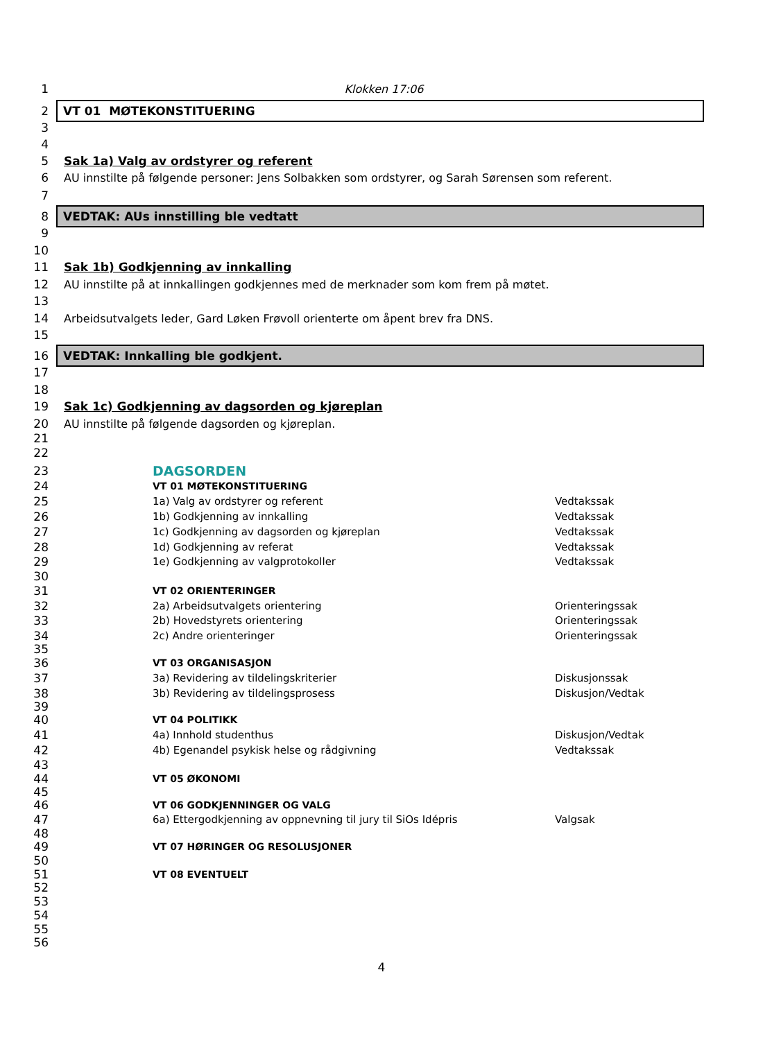1 Klokken 17:06
2 VT 01 MØTEKONSTITUERING
3
4
5 Sak 1a) Valg av ordstyrer og referent
6 AU innstilte på følgende personer: Jens Solbakken som ordstyrer, og Sarah Sørensen som referent.
7
8 VEDTAK: AUs innstilling ble vedtatt
9
10
11 Sak 1b) Godkjenning av innkalling
12 AU innstilte på at innkallingen godkjennes med de merknader som kom frem på møtet.
13
14 Arbeidsutvalgets leder, Gard Løken Frøvoll orienterte om åpent brev fra DNS.
15
16 VEDTAK: Innkalling ble godkjent.
17
18
19 Sak 1c) Godkjenning av dagsorden og kjøreplan
20 AU innstilte på følgende dagsorden og kjøreplan.
21
22
23 DAGSORDEN
24 VT 01 MØTEKONSTITUERING
25 1a) Valg av ordstyrer og referent Vedtakssak
26 1b) Godkjenning av innkalling Vedtakssak
27 1c) Godkjenning av dagsorden og kjøreplan Vedtakssak
28 1d) Godkjenning av referat Vedtakssak
29 1e) Godkjenning av valgprotokoller Vedtakssak
30
31 VT 02 ORIENTERINGER
32 2a) Arbeidsutvalgets orientering Orienteringssak
33 2b) Hovedstyrets orientering Orienteringssak
34 2c) Andre orienteringer Orienteringssak
35
36 VT 03 ORGANISASJON
37 3a) Revidering av tildelingskriterier Diskusjonssak
38 3b) Revidering av tildelingsprosess Diskusjon/Vedtak
39
40 VT 04 POLITIKK
41 4a) Innhold studenthus Diskusjon/Vedtak
42 4b) Egenandel psykisk helse og rådgivning Vedtakssak
43
44 VT 05 ØKONOMI
45
46 VT 06 GODKJENNINGER OG VALG
47 6a) Ettergodkjenning av oppnevning til jury til SiOs Idépris Valgsak
48
49 VT 07 HØRINGER OG RESOLUSJONER
50
51 VT 08 EVENTUELT
52
53
54
55
56
4